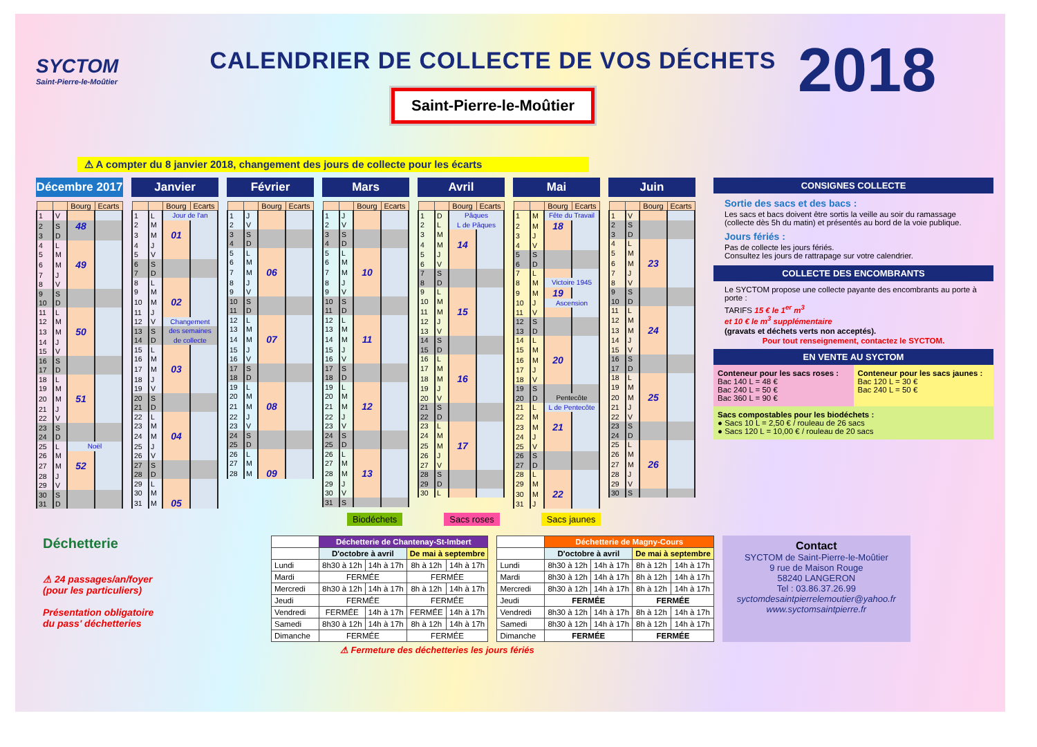SYCTOM
Saint-Pierre-le-Moûtier
CALENDRIER DE COLLECTE DE VOS DÉCHETS
Saint-Pierre-le-Moûtier
2018
⚠ A compter du 8 janvier 2018, changement des jours de collecte pour les écarts
Décembre 2017
| | | Bourg | Ecarts |
| --- | --- | --- | --- |
| 1 | V | | |
| 2 | S | 48 | |
| 3 | D | | |
| 4 | L | | |
| 5 | M | | |
| 6 | M | 49 | |
| 7 | J | | |
| 8 | V | | |
| 9 | S | | |
| 10 | D | | |
| 11 | L | | |
| 12 | M | | |
| 13 | M | 50 | |
| 14 | J | | |
| 15 | V | | |
| 16 | S | | |
| 17 | D | | |
| 18 | L | | |
| 19 | M | | |
| 20 | M | 51 | |
| 21 | J | | |
| 22 | V | | |
| 23 | S | | |
| 24 | D | | |
| 25 | L | Noël | |
| 26 | M | | |
| 27 | M | 52 | |
| 28 | J | | |
| 29 | V | | |
| 30 | S | | |
| 31 | D | | |
Janvier
| | | Bourg | Ecarts |
| --- | --- | --- | --- |
| 1 | L | Jour de l'an | |
| 2 | M | | |
| 3 | M | 01 | |
| 4 | J | | |
| 5 | V | | |
| 6 | S | | |
| 7 | D | | |
| 8 | L | | |
| 9 | M | | |
| 10 | M | 02 | |
| 11 | J | | |
| 12 | V | Changement | |
| 13 | S | des semaines | |
| 14 | D | de collecte | |
| 15 | L | | |
| 16 | M | | |
| 17 | M | 03 | |
| 18 | J | | |
| 19 | V | | |
| 20 | S | | |
| 21 | D | | |
| 22 | L | | |
| 23 | M | | |
| 24 | M | 04 | |
| 25 | J | | |
| 26 | V | | |
| 27 | S | | |
| 28 | D | | |
| 29 | L | | |
| 30 | M | | |
| 31 | M | 05 | |
Février
| | | Bourg | Ecarts |
| --- | --- | --- | --- |
| 1 | J | | |
| 2 | V | | |
| 3 | S | | |
| 4 | D | | |
| 5 | L | | |
| 6 | M | | |
| 7 | M | 06 | |
| 8 | J | | |
| 9 | V | | |
| 10 | S | | |
| 11 | D | | |
| 12 | L | | |
| 13 | M | | |
| 14 | M | 07 | |
| 15 | J | | |
| 16 | V | | |
| 17 | S | | |
| 18 | D | | |
| 19 | L | | |
| 20 | M | | |
| 21 | M | 08 | |
| 22 | J | | |
| 23 | V | | |
| 24 | S | | |
| 25 | D | | |
| 26 | L | | |
| 27 | M | | |
| 28 | M | 09 | |
Mars
| | | Bourg | Ecarts |
| --- | --- | --- | --- |
| 1 | J | | |
| 2 | V | | |
| 3 | S | | |
| 4 | D | | |
| 5 | L | | |
| 6 | M | | |
| 7 | M | 10 | |
| 8 | J | | |
| 9 | V | | |
| 10 | S | | |
| 11 | D | | |
| 12 | L | | |
| 13 | M | | |
| 14 | M | 11 | |
| 15 | J | | |
| 16 | V | | |
| 17 | S | | |
| 18 | D | | |
| 19 | L | | |
| 20 | M | | |
| 21 | M | 12 | |
| 22 | J | | |
| 23 | V | | |
| 24 | S | | |
| 25 | D | | |
| 26 | L | | |
| 27 | M | | |
| 28 | M | 13 | |
| 29 | J | | |
| 30 | V | | |
| 31 | S | | |
Avril
| | | Bourg | Ecarts |
| --- | --- | --- | --- |
| 1 | D | Pâques | |
| 2 | L | L de Pâques | |
| 3 | M | | |
| 4 | M | 14 | |
| 5 | J | | |
| 6 | V | | |
| 7 | S | | |
| 8 | D | | |
| 9 | L | | |
| 10 | M | | |
| 11 | M | 15 | |
| 12 | J | | |
| 13 | V | | |
| 14 | S | | |
| 15 | D | | |
| 16 | L | | |
| 17 | M | | |
| 18 | M | 16 | |
| 19 | J | | |
| 20 | V | | |
| 21 | S | | |
| 22 | D | | |
| 23 | L | | |
| 24 | M | | |
| 25 | M | 17 | |
| 26 | J | | |
| 27 | V | | |
| 28 | S | | |
| 29 | D | | |
| 30 | L | | |
Mai
| | | Bourg | Ecarts |
| --- | --- | --- | --- |
| 1 | M | Fête du Travail | |
| 2 | M | 18 | |
| 3 | J | | |
| 4 | V | | |
| 5 | S | | |
| 6 | D | | |
| 7 | L | | |
| 8 | M | Victoire 1945 | |
| 9 | M | 19 | |
| 10 | J | Ascension | |
| 11 | V | | |
| 12 | S | | |
| 13 | D | | |
| 14 | L | | |
| 15 | M | | |
| 16 | M | 20 | |
| 17 | J | | |
| 18 | V | | |
| 19 | S | | |
| 20 | D | Pentecôte | |
| 21 | L | L de Pentecôte | |
| 22 | M | | |
| 23 | M | 21 | |
| 24 | J | | |
| 25 | V | | |
| 26 | S | | |
| 27 | D | | |
| 28 | L | | |
| 29 | M | | |
| 30 | M | 22 | |
| 31 | J | | |
Juin
| | | Bourg | Ecarts |
| --- | --- | --- | --- |
| 1 | V | | |
| 2 | S | | |
| 3 | D | | |
| 4 | L | | |
| 5 | M | | |
| 6 | M | 23 | |
| 7 | J | | |
| 8 | V | | |
| 9 | S | | |
| 10 | D | | |
| 11 | L | | |
| 12 | M | | |
| 13 | M | 24 | |
| 14 | J | | |
| 15 | V | | |
| 16 | S | | |
| 17 | D | | |
| 18 | L | | |
| 19 | M | | |
| 20 | M | 25 | |
| 21 | J | | |
| 22 | V | | |
| 23 | S | | |
| 24 | D | | |
| 25 | L | | |
| 26 | M | | |
| 27 | M | 26 | |
| 28 | J | | |
| 29 | V | | |
| 30 | S | | |
Biodéchets Sacs roses Sacs jaunes
CONSIGNES COLLECTE
Sortie des sacs et des bacs :
Les sacs et bacs doivent être sortis la veille au soir du ramassage (collecte dès 5h du matin) et présentés au bord de la voie publique.
Jours fériés :
Pas de collecte les jours fériés.
Consultez les jours de rattrapage sur votre calendrier.
COLLECTE DES ENCOMBRANTS
Le SYCTOM propose une collecte payante des encombrants au porte à porte :
TARIFS 15 € le 1<sup>er</sup> m<sup>3</sup>
et 10 € le m<sup>3</sup> supplémentaire
(gravats et déchets verts non acceptés).
Pour tout renseignement, contactez le SYCTOM.
EN VENTE AU SYCTOM
Conteneur pour les sacs roses :
Bac 140 L = 48 €
Bac 240 L = 50 €
Bac 360 L = 90 €
Conteneur pour les sacs jaunes :
Bac 120 L = 30 €
Bac 240 L = 50 €
Sacs compostables pour les biodéchets :
● Sacs 10 L = 2,50 € / rouleau de 26 sacs
● Sacs 120 L = 10,00 € / rouleau de 20 sacs
Déchetterie
⚠ 24 passages/an/foyer
(pour les particuliers)
Présentation obligatoire
du pass' déchetteries
| | Déchetterie de Chantenay-St-Imbert | | | |
| --- | --- | --- | --- | --- |
| | D'octobre à avril | | De mai à septembre | |
| Lundi | 8h30 à 12h | 14h à 17h | 8h à 12h | 14h à 17h |
| Mardi | FERMÉE | | FERMÉE | |
| Mercredi | 8h30 à 12h | 14h à 17h | 8h à 12h | 14h à 17h |
| Jeudi | FERMÉE | | FERMÉE | |
| Vendredi | FERMÉE | 14h à 17h | FERMÉE | 14h à 17h |
| Samedi | 8h30 à 12h | 14h à 17h | 8h à 12h | 14h à 17h |
| Dimanche | FERMÉE | | FERMÉE | |
| | Déchetterie de Magny-Cours | | | |
| --- | --- | --- | --- | --- |
| | D'octobre à avril | | De mai à septembre | |
| Lundi | 8h30 à 12h | 14h à 17h | 8h à 12h | 14h à 17h |
| Mardi | 8h30 à 12h | 14h à 17h | 8h à 12h | 14h à 17h |
| Mercredi | 8h30 à 12h | 14h à 17h | 8h à 12h | 14h à 17h |
| Jeudi | FERMÉE | | FERMÉE | |
| Vendredi | 8h30 à 12h | 14h à 17h | 8h à 12h | 14h à 17h |
| Samedi | 8h30 à 12h | 14h à 17h | 8h à 12h | 14h à 17h |
| Dimanche | FERMÉE | | FERMÉE | |
Contact
SYCTOM de Saint-Pierre-le-Moûtier
9 rue de Maison Rouge
58240 LANGERON
Tel : 03.86.37.26.99
syctomdesaintpierrelemoutier@yahoo.fr
www.syctomsaintpierre.fr
⚠ Fermeture des déchetteries les jours fériés